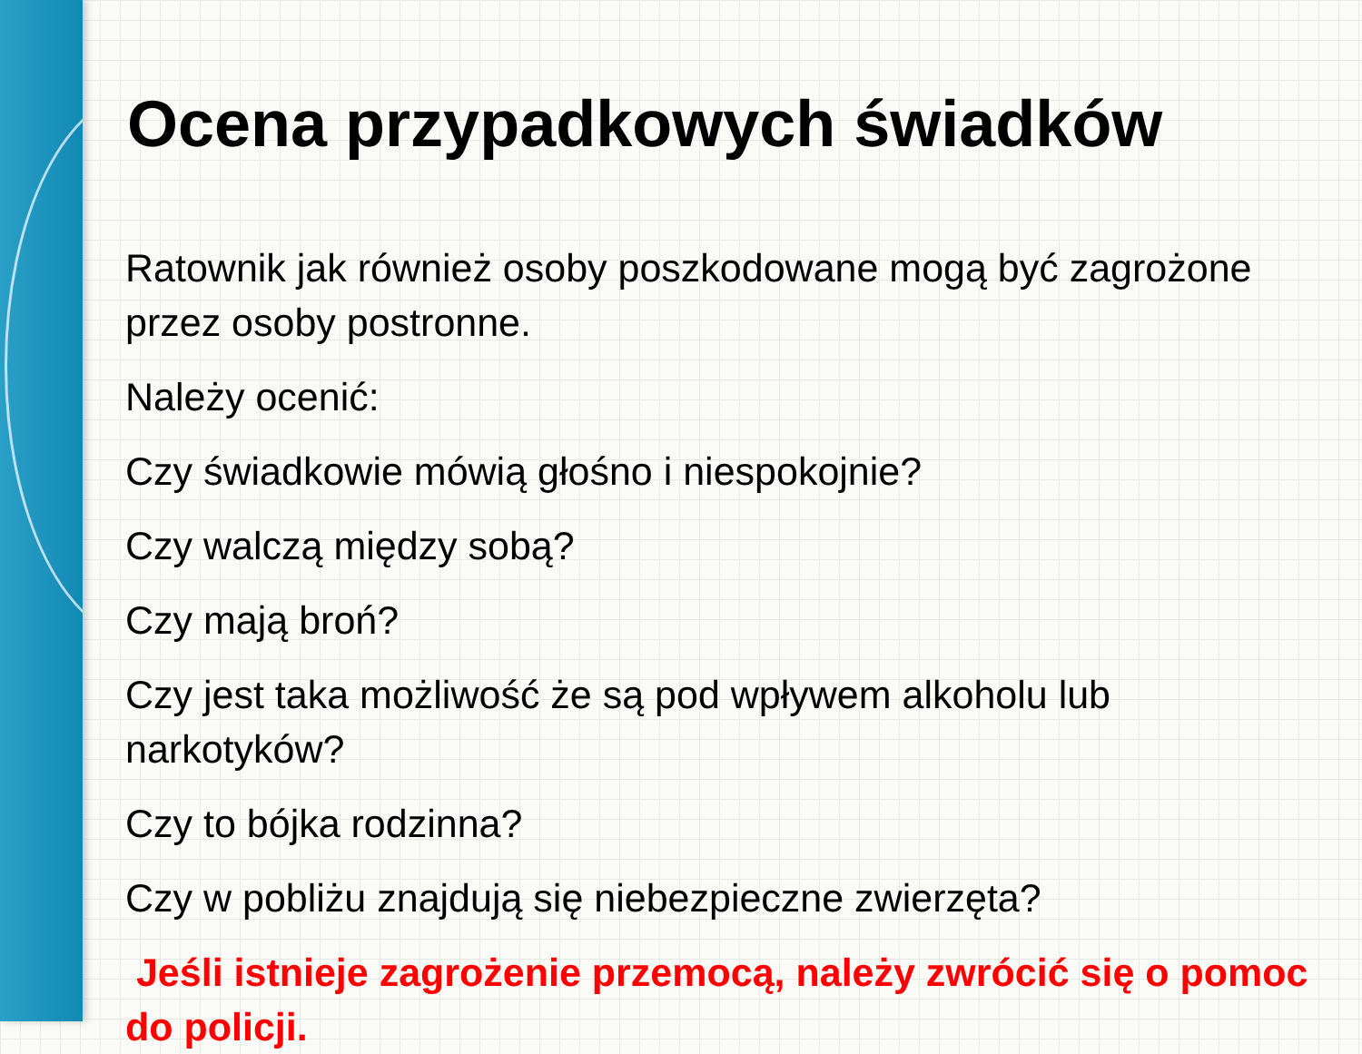Ocena przypadkowych świadków
Ratownik jak również osoby poszkodowane mogą być zagrożone przez osoby postronne.
Należy ocenić:
Czy świadkowie mówią głośno i niespokojnie?
Czy walczą między sobą?
Czy mają broń?
Czy jest taka możliwość że są pod wpływem alkoholu lub narkotyków?
Czy to bójka rodzinna?
Czy w pobliżu znajdują się niebezpieczne zwierzęta?
Jeśli istnieje zagrożenie przemocą, należy zwrócić się o pomoc do policji.